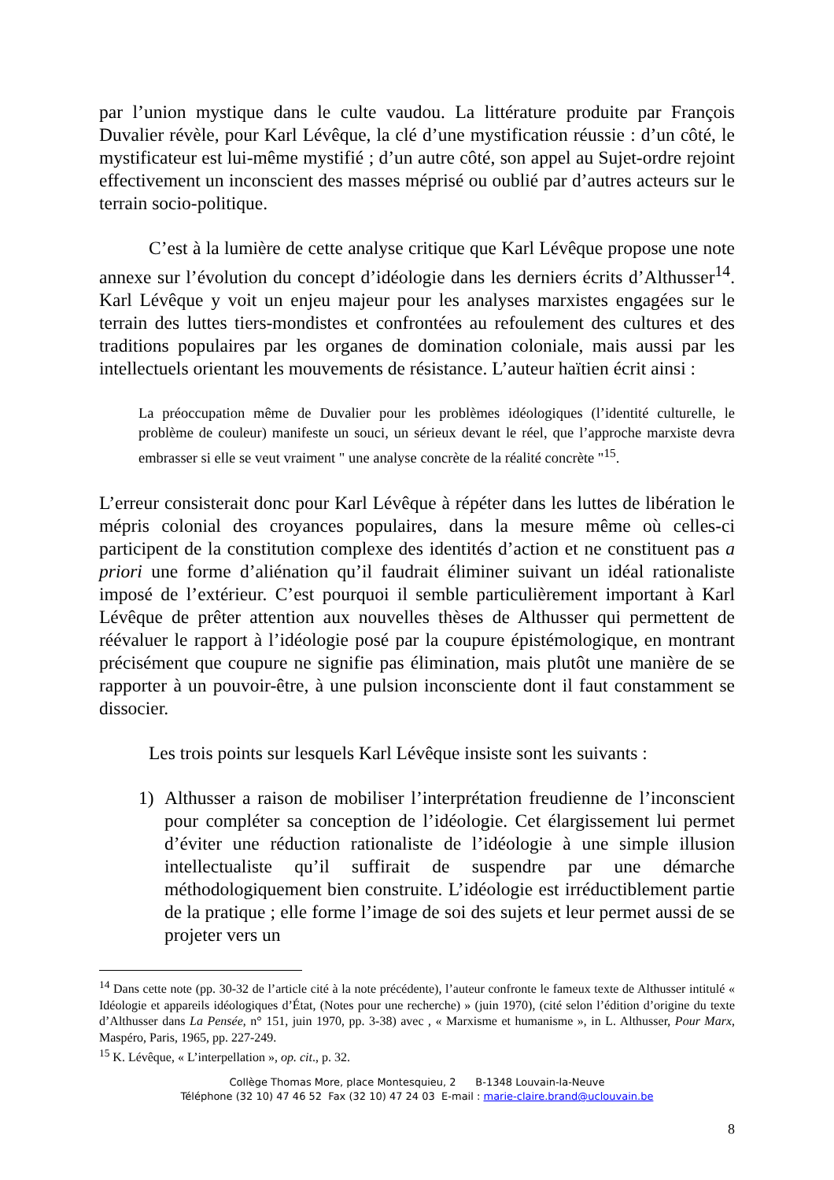par l’union mystique dans le culte vaudou. La littérature produite par François Duvalier révèle, pour Karl Lévêque, la clé d’une mystification réussie : d’un côté, le mystificateur est lui-même mystifié ; d’un autre côté, son appel au Sujet-ordre rejoint effectivement un inconscient des masses méprisé ou oublié par d’autres acteurs sur le terrain socio-politique.
C’est à la lumière de cette analyse critique que Karl Lévêque propose une note annexe sur l’évolution du concept d’idéologie dans les derniers écrits d’Althusser<sup>14</sup>. Karl Lévêque y voit un enjeu majeur pour les analyses marxistes engagées sur le terrain des luttes tiers-mondistes et confrontées au refoulement des cultures et des traditions populaires par les organes de domination coloniale, mais aussi par les intellectuels orientant les mouvements de résistance. L’auteur haïtien écrit ainsi :
La préoccupation même de Duvalier pour les problèmes idéologiques (l’identité culturelle, le problème de couleur) manifeste un souci, un sérieux devant le réel, que l’approche marxiste devra embrasser si elle se veut vraiment " une analyse concrète de la réalité concrète "<sup>15</sup>.
L’erreur consisterait donc pour Karl Lévêque à répéter dans les luttes de libération le mépris colonial des croyances populaires, dans la mesure même où celles-ci participent de la constitution complexe des identités d’action et ne constituent pas a priori une forme d’aliénation qu’il faudrait éliminer suivant un idéal rationaliste imposé de l’extérieur. C’est pourquoi il semble particulièrement important à Karl Lévêque de prêter attention aux nouvelles thèses de Althusser qui permettent de réévaluer le rapport à l’idéologie posé par la coupure épistémologique, en montrant précisément que coupure ne signifie pas élimination, mais plutôt une manière de se rapporter à un pouvoir-être, à une pulsion inconsciente dont il faut constamment se dissocier.
Les trois points sur lesquels Karl Lévêque insiste sont les suivants :
1) Althusser a raison de mobiliser l’interprétation freudienne de l’inconscient pour compléter sa conception de l’idéologie. Cet élargissement lui permet d’éviter une réduction rationaliste de l’idéologie à une simple illusion intellectualiste qu’il suffirait de suspendre par une démarche méthodologiquement bien construite. L’idéologie est irréductiblement partie de la pratique ; elle forme l’image de soi des sujets et leur permet aussi de se projeter vers un
<sup>14</sup> Dans cette note (pp. 30-32 de l’article cité à la note précédente), l’auteur confronte le fameux texte de Althusser intitulé « Idéologie et appareils idéologiques d’État, (Notes pour une recherche) » (juin 1970), (cité selon l’édition d’origine du texte d’Althusser dans La Pensée, n° 151, juin 1970, pp. 3-38) avec , « Marxisme et humanisme », in L. Althusser, Pour Marx, Maspéro, Paris, 1965, pp. 227-249.
<sup>15</sup> K. Lévêque, « L’interpellation », op. cit., p. 32.
Collège Thomas More, place Montesquieu, 2 B-1348 Louvain-la-Neuve
Téléphone (32 10) 47 46 52 Fax (32 10) 47 24 03 E-mail : marie-claire.brand@uclouvain.be
8